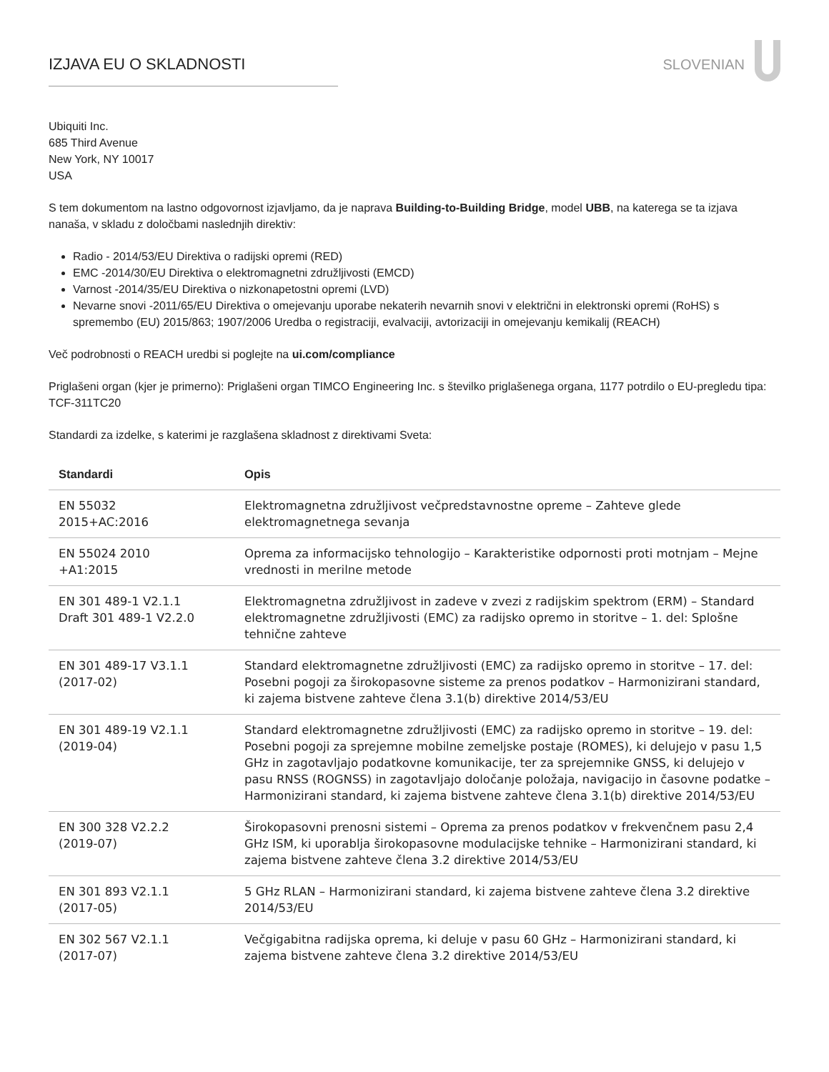IZJAVA EU O SKLADNOSTI SLOVENIAN
Ubiquiti Inc.
685 Third Avenue
New York, NY 10017
USA
S tem dokumentom na lastno odgovornost izjavljamo, da je naprava Building-to-Building Bridge, model UBB, na katerega se ta izjava nanaša, v skladu z določbami naslednjih direktiv:
Radio - 2014/53/EU Direktiva o radijski opremi (RED)
EMC -2014/30/EU Direktiva o elektromagnetni združljivosti (EMCD)
Varnost -2014/35/EU Direktiva o nizkonapetostni opremi (LVD)
Nevarne snovi -2011/65/EU Direktiva o omejevanju uporabe nekaterih nevarnih snovi v električni in elektronski opremi (RoHS) s spremembo (EU) 2015/863; 1907/2006 Uredba o registraciji, evalvaciji, avtorizaciji in omejevanju kemikalij (REACH)
Več podrobnosti o REACH uredbi si poglejte na ui.com/compliance
Priglašeni organ (kjer je primerno): Priglašeni organ TIMCO Engineering Inc. s številko priglašenega organa, 1177 potrdilo o EU-pregledu tipa: TCF-311TC20
Standardi za izdelke, s katerimi je razglašena skladnost z direktivami Sveta:
| Standardi | Opis |
| --- | --- |
| EN 55032 2015+AC:2016 | Elektromagnetna združljivost večpredstavnostne opreme – Zahteve glede elektromagnetnega sevanja |
| EN 55024 2010 +A1:2015 | Oprema za informacijsko tehnologijo – Karakteristike odpornosti proti motnjam – Mejne vrednosti in merilne metode |
| EN 301 489-1 V2.1.1 Draft 301 489-1 V2.2.0 | Elektromagnetna združljivost in zadeve v zvezi z radijskim spektrom (ERM) – Standard elektromagnetne združljivosti (EMC) za radijsko opremo in storitve – 1. del: Splošne tehnične zahteve |
| EN 301 489-17 V3.1.1 (2017-02) | Standard elektromagnetne združljivosti (EMC) za radijsko opremo in storitve – 17. del: Posebni pogoji za širokopasovne sisteme za prenos podatkov – Harmonizirani standard, ki zajema bistvene zahteve člena 3.1(b) direktive 2014/53/EU |
| EN 301 489-19 V2.1.1 (2019-04) | Standard elektromagnetne združljivosti (EMC) za radijsko opremo in storitve – 19. del: Posebni pogoji za sprejemne mobilne zemeljske postaje (ROMES), ki delujejo v pasu 1,5 GHz in zagotavljajo podatkovne komunikacije, ter za sprejemnike GNSS, ki delujejo v pasu RNSS (ROGNSS) in zagotavljajo določanje položaja, navigacijo in časovne podatke – Harmonizirani standard, ki zajema bistvene zahteve člena 3.1(b) direktive 2014/53/EU |
| EN 300 328 V2.2.2 (2019-07) | Širokopasovni prenosni sistemi – Oprema za prenos podatkov v frekvenčnem pasu 2,4 GHz ISM, ki uporablja širokopasovne modulacijske tehnike – Harmonizirani standard, ki zajema bistvene zahteve člena 3.2 direktive 2014/53/EU |
| EN 301 893 V2.1.1 (2017-05) | 5 GHz RLAN – Harmonizirani standard, ki zajema bistvene zahteve člena 3.2 direktive 2014/53/EU |
| EN 302 567 V2.1.1 (2017-07) | Večgigabitna radijska oprema, ki deluje v pasu 60 GHz – Harmonizirani standard, ki zajema bistvene zahteve člena 3.2 direktive 2014/53/EU |